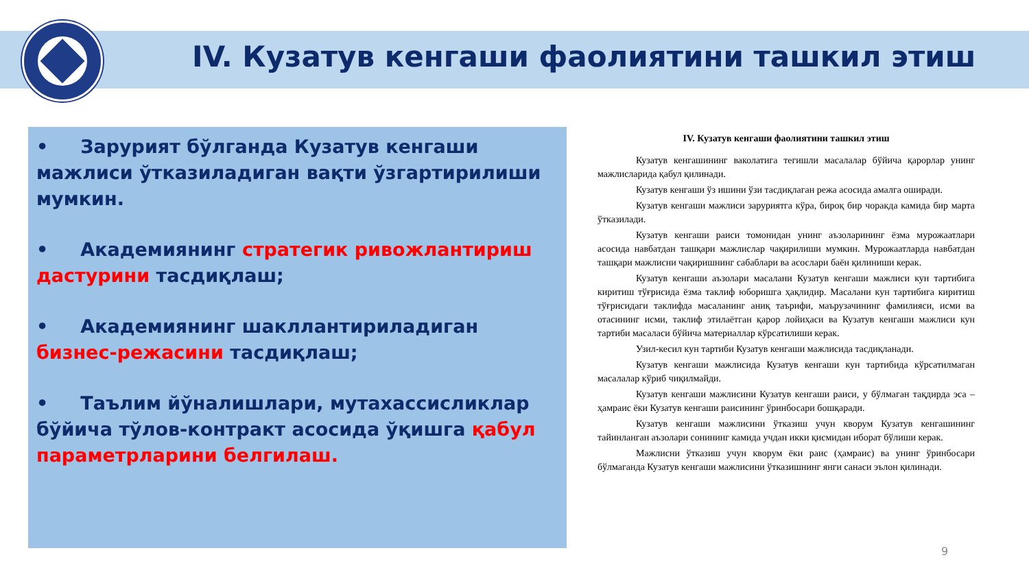IV. Кузатув кенгаши фаолиятини ташкил этиш
• Зарурият бўлганда Кузатув кенгаши мажлиси ўтказиладиган вақти ўзгартирилиши мумкин.
• Академиянинг стратегик ривожлантириш дастурини тасдиқлаш;
• Академиянинг шакллантириладиган бизнес-режасини тасдиқлаш;
• Таълим йўналишлари, мутахассисликлар бўйича тўлов-контракт асосида ўқишга қабул параметрларини белгилаш.
IV. Кузатув кенгаши фаолиятини ташкил этиш
Кузатув кенгашининг ваколатига тегишли масалалар бўйича қарорлар унинг мажлисларида қабул қилинади.
Кузатув кенгаши ўз ишини ўзи тасдиқлаган режа асосида амалга оширади.
Кузатув кенгаши мажлиси заруриятга кўра, бироқ бир чоракда камида бир марта ўтказилади.
Кузатув кенгаши раиси томонидан унинг аъзоларининг ёзма мурожаатлари асосида навбатдан ташқари мажлислар чақирилиши мумкин. Мурожаатларда навбатдан ташқари мажлисни чақиришнинг сабаблари ва асослари баён қилиниши керак.
Кузатув кенгаши аъзолари масалани Кузатув кенгаши мажлиси кун тартибига киритиш тўғрисида ёзма таклиф юборишга ҳақлидир. Масалани кун тартибига киритиш тўғрисидаги таклифда масаланинг аниқ таърифи, маърузачининг фамилияси, исми ва отасининг исми, таклиф этилаётган қарор лойиҳаси ва Кузатув кенгаши мажлиси кун тартиби масаласи бўйича материаллар кўрсатилиши керак.
Узил-кесил кун тартиби Кузатув кенгаши мажлисида тасдиқланади.
Кузатув кенгаши мажлисида Кузатув кенгаши кун тартибида кўрсатилмаган масалалар кўриб чиқилмайди.
Кузатув кенгаши мажлисини Кузатув кенгаши раиси, у бўлмаган тақдирда эса – ҳамраис ёки Кузатув кенгаши раисининг ўринбосари бошқаради.
Кузатув кенгаши мажлисини ўтказиш учун кворум Кузатув кенгашининг тайинланган аъзолари сонининг камида учдан икки қисмидан иборат бўлиши керак.
Мажлисни ўтказиш учун кворум ёки раис (ҳамраис) ва унинг ўринбосари бўлмаганда Кузатув кенгаши мажлисини ўтказишнинг янги санаси эълон қилинади.
9